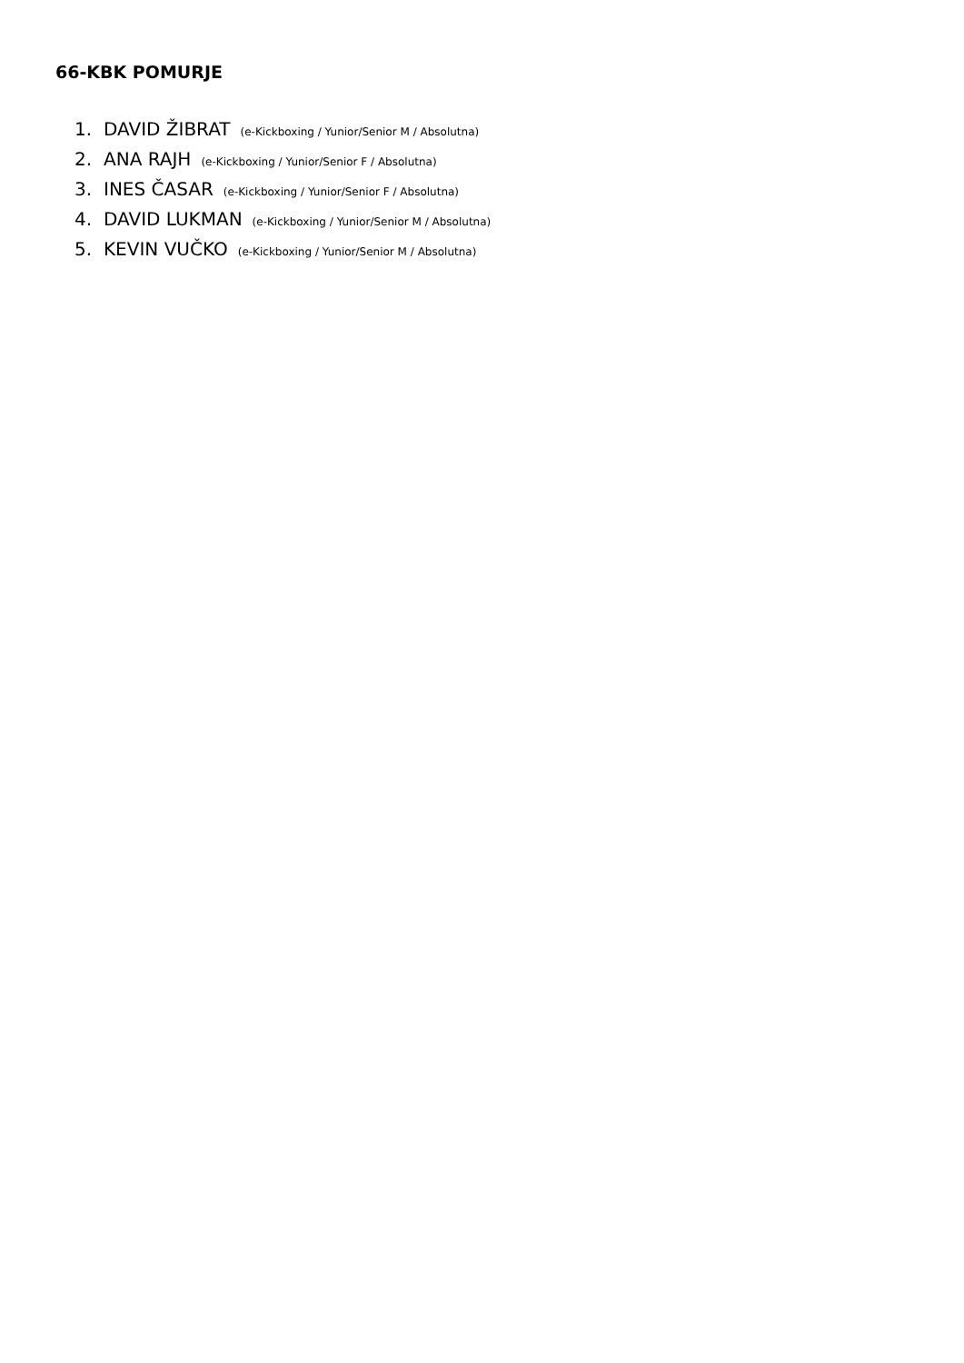66-KBK POMURJE
1. DAVID ŽIBRAT (e-Kickboxing / Yunior/Senior M / Absolutna)
2. ANA RAJH (e-Kickboxing / Yunior/Senior F / Absolutna)
3. INES ČASAR (e-Kickboxing / Yunior/Senior F / Absolutna)
4. DAVID LUKMAN (e-Kickboxing / Yunior/Senior M / Absolutna)
5. KEVIN VUČKO (e-Kickboxing / Yunior/Senior M / Absolutna)